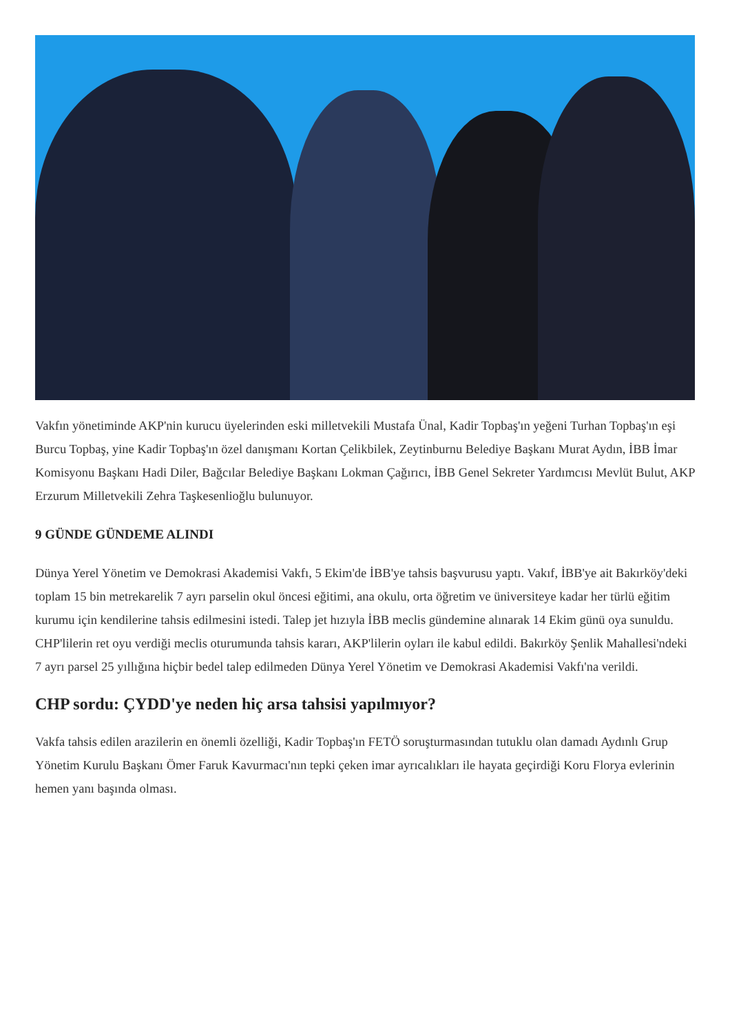Vakfın yönetiminde AKP'nin kurucu üyelerinden eski milletvekili Mustafa Ünal, Kadir Topbaş'ın yeğeni Turhan Topbaş'ın eşi Burcu Topbaş, yine Kadir Topbaş'ın özel danışmanı Kortan Çelikbilek, Zeytinburnu Belediye Başkanı Murat Aydın, İBB İmar Komisyonu Başkanı Hadi Diler, Bağcılar Belediye Başkanı Lokman Çağırıcı, İBB Genel Sekreter Yardımcısı Mevlüt Bulut, AKP Erzurum Milletvekili Zehra Taşkesenlioğlu bulunuyor.
9 GÜNDE GÜNDEME ALINDI
Dünya Yerel Yönetim ve Demokrasi Akademisi Vakfı, 5 Ekim'de İBB'ye tahsis başvurusu yaptı. Vakıf, İBB'ye ait Bakırköy'deki toplam 15 bin metrekarelik 7 ayrı parselin okul öncesi eğitimi, ana okulu, orta öğretim ve üniversiteye kadar her türlü eğitim kurumu için kendilerine tahsis edilmesini istedi. Talep jet hızıyla İBB meclis gündemine alınarak 14 Ekim günü oya sunuldu. CHP'lilerin ret oyu verdiği meclis oturumunda tahsis kararı, AKP'lilerin oyları ile kabul edildi. Bakırköy Şenlik Mahallesi'ndeki 7 ayrı parsel 25 yıllığına hiçbir bedel talep edilmeden Dünya Yerel Yönetim ve Demokrasi Akademisi Vakfı'na verildi.
CHP sordu: ÇYDD'ye neden hiç arsa tahsisi yapılmıyor?
Vakfa tahsis edilen arazilerin en önemli özelliği, Kadir Topbaş'ın FETÖ soruşturmasından tutuklu olan damadı Aydınlı Grup Yönetim Kurulu Başkanı Ömer Faruk Kavurmacı'nın tepki çeken imar ayrıcalıkları ile hayata geçirdiği Koru Florya evlerinin hemen yanı başında olması.